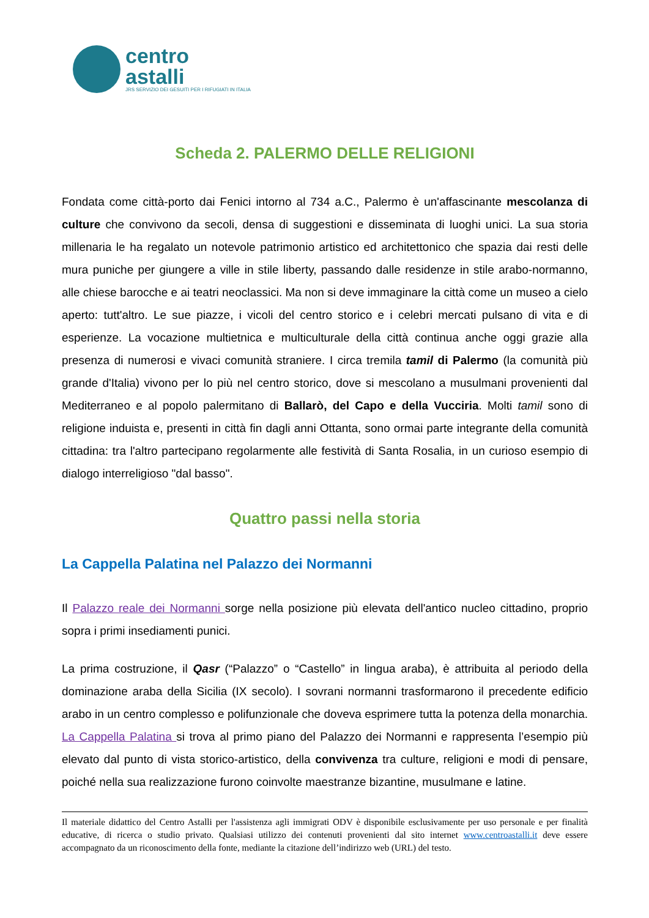centro
astalli
JRS SERVIZIO DEI GESUITI PER I RIFUGIATI IN ITALIA
Scheda 2. PALERMO DELLE RELIGIONI
Fondata come città-porto dai Fenici intorno al 734 a.C., Palermo è un'affascinante mescolanza di culture che convivono da secoli, densa di suggestioni e disseminata di luoghi unici. La sua storia millenaria le ha regalato un notevole patrimonio artistico ed architettonico che spazia dai resti delle mura puniche per giungere a ville in stile liberty, passando dalle residenze in stile arabo-normanno, alle chiese barocche e ai teatri neoclassici. Ma non si deve immaginare la città come un museo a cielo aperto: tutt'altro. Le sue piazze, i vicoli del centro storico e i celebri mercati pulsano di vita e di esperienze. La vocazione multietnica e multiculturale della città continua anche oggi grazie alla presenza di numerosi e vivaci comunità straniere. I circa tremila tamil di Palermo (la comunità più grande d'Italia) vivono per lo più nel centro storico, dove si mescolano a musulmani provenienti dal Mediterraneo e al popolo palermitano di Ballarò, del Capo e della Vucciria. Molti tamil sono di religione induista e, presenti in città fin dagli anni Ottanta, sono ormai parte integrante della comunità cittadina: tra l'altro partecipano regolarmente alle festività di Santa Rosalia, in un curioso esempio di dialogo interreligioso "dal basso".
Quattro passi nella storia
La Cappella Palatina nel Palazzo dei Normanni
Il Palazzo reale dei Normanni sorge nella posizione più elevata dell'antico nucleo cittadino, proprio sopra i primi insediamenti punici.
La prima costruzione, il Qasr (“Palazzo” o “Castello” in lingua araba), è attribuita al periodo della dominazione araba della Sicilia (IX secolo). I sovrani normanni trasformarono il precedente edificio arabo in un centro complesso e polifunzionale che doveva esprimere tutta la potenza della monarchia. La Cappella Palatina si trova al primo piano del Palazzo dei Normanni e rappresenta l’esempio più elevato dal punto di vista storico-artistico, della convivenza tra culture, religioni e modi di pensare, poiché nella sua realizzazione furono coinvolte maestranze bizantine, musulmane e latine.
Il materiale didattico del Centro Astalli per l'assistenza agli immigrati ODV è disponibile esclusivamente per uso personale e per finalità educative, di ricerca o studio privato. Qualsiasi utilizzo dei contenuti provenienti dal sito internet www.centroastalli.it deve essere accompagnato da un riconoscimento della fonte, mediante la citazione dell’indirizzo web (URL) del testo.